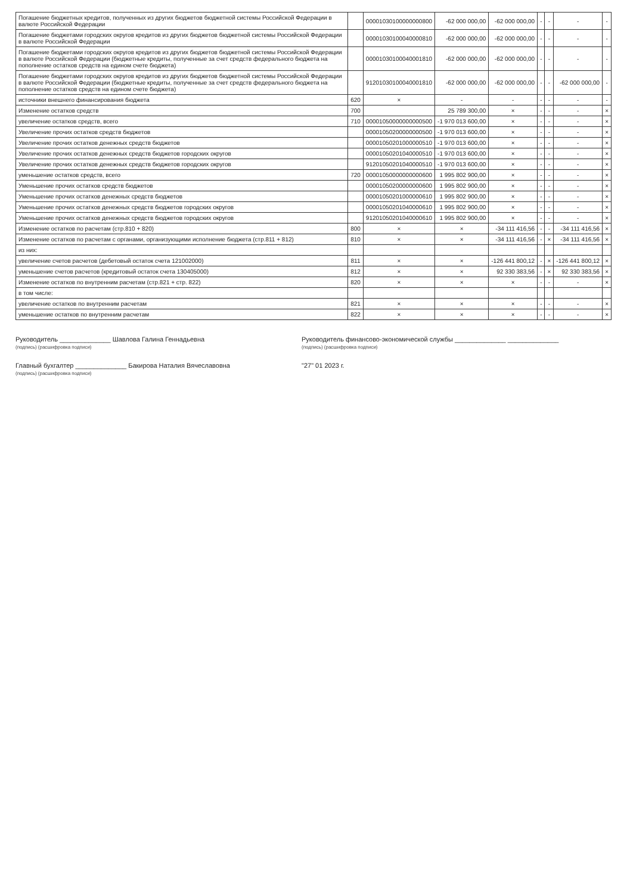| Погашение бюджетных кредитов, полученных из других бюджетов бюджетной системы Российской Федерации в валюте Российской Федерации | | 00001030100000000800 | -62 000 000,00 | -62 000 000,00 | - | - | - | - |
| Погашение бюджетами городских округов кредитов из других бюджетов бюджетной системы Российской Федерации в валюте Российской Федерации | | 00001030100040000810 | -62 000 000,00 | -62 000 000,00 | - | - | - | - |
| Погашение бюджетами городских округов кредитов из других бюджетов бюджетной системы Российской Федерации в валюте Российской Федерации (бюджетные кредиты, полученные за счет средств федерального бюджета на пополнение остатков средств на едином счете бюджета) | | 00001030100040001810 | -62 000 000,00 | -62 000 000,00 | - | - | - | - |
| Погашение бюджетами городских округов кредитов из других бюджетов бюджетной системы Российской Федерации в валюте Российской Федерации (бюджетные кредиты, полученные за счет средств федерального бюджета на пополнение остатков средств на едином счете бюджета) | | 91201030100040001810 | -62 000 000,00 | -62 000 000,00 | - | - | -62 000 000,00 | - |
| источники внешнего финансирования бюджета | 620 | × | - | - | - | - | - | - |
| Изменение остатков средств | 700 | | 25 789 300,00 | × | - | - | - | × |
| увеличение остатков средств, всего | 710 | 00001050000000000500 | -1 970 013 600,00 | × | - | - | - | × |
| Увеличение прочих остатков средств бюджетов | | 00001050200000000500 | -1 970 013 600,00 | × | - | - | - | × |
| Увеличение прочих остатков денежных средств бюджетов | | 00001050201000000510 | -1 970 013 600,00 | × | - | - | - | × |
| Увеличение прочих остатков денежных средств бюджетов городских округов | | 00001050201040000510 | -1 970 013 600,00 | × | - | - | - | × |
| Увеличение прочих остатков денежных средств бюджетов городских округов | | 91201050201040000510 | -1 970 013 600,00 | × | - | - | - | × |
| уменьшение остатков средств, всего | 720 | 00001050000000000600 | 1 995 802 900,00 | × | - | - | - | × |
| Уменьшение прочих остатков средств бюджетов | | 00001050200000000600 | 1 995 802 900,00 | × | - | - | - | × |
| Уменьшение прочих остатков денежных средств бюджетов | | 00001050201000000610 | 1 995 802 900,00 | × | - | - | - | × |
| Уменьшение прочих остатков денежных средств бюджетов городских округов | | 00001050201040000610 | 1 995 802 900,00 | × | - | - | - | × |
| Уменьшение прочих остатков денежных средств бюджетов городских округов | | 91201050201040000610 | 1 995 802 900,00 | × | - | - | - | × |
| Изменение остатков по расчетам (стр.810 + 820) | 800 | × | × | -34 111 416,56 | - | - | -34 111 416,56 | × |
| Изменение остатков по расчетам с органами, организующими исполнение бюджета (стр.811 + 812) | 810 | × | × | -34 111 416,56 | - | × | -34 111 416,56 | × |
| из них: | | | | | | | | |
| увеличение счетов расчетов (дебетовый остаток счета 121002000) | 811 | × | × | -126 441 800,12 | - | × | -126 441 800,12 | × |
| уменьшение счетов расчетов (кредитовый остаток счета 130405000) | 812 | × | × | 92 330 383,56 | - | × | 92 330 383,56 | × |
| Изменение остатков по внутренним расчетам (стр.821 + стр. 822) | 820 | × | × | × | - | - | - | × |
| в том числе: | | | | | | | | |
| увеличение остатков по внутренним расчетам | 821 | × | × | × | - | - | - | × |
| уменьшение остатков по внутренним расчетам | 822 | × | × | × | - | - | - | × |
Руководитель ______________ Шавлова Галина Геннадьевна
(подпись) (расшифровка подписи)
Руководитель финансово-экономической службы ______________ ______________
(подпись) (расшифровка подписи)
Главный бухгалтер ______________ Бакирова Наталия Вячеславовна
(подпись) (расшифровка подписи)
"27" 01 2023 г.